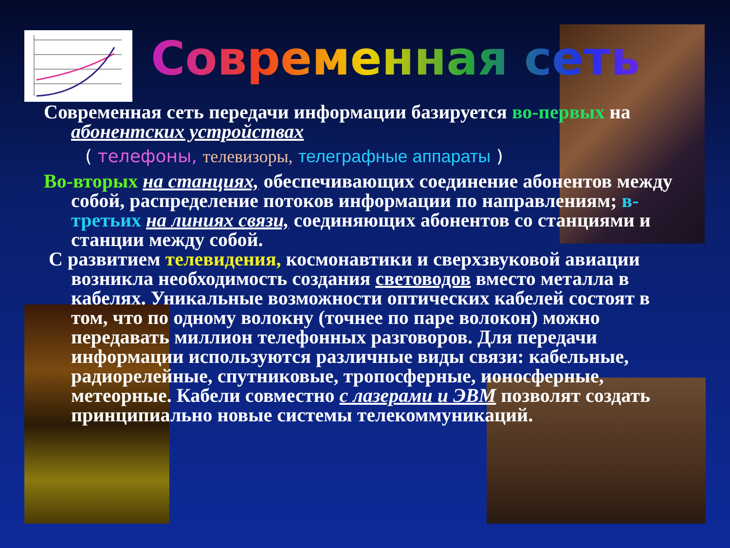Современная сеть
Современная сеть передачи информации базируется во-первых на абонентских устройствах
( телефоны, телевизоры, телеграфные аппараты )
Во-вторых на станциях, обеспечивающих соединение абонентов между собой, распределение потоков информации по направлениям; в-третьих на линиях связи, соединяющих абонентов со станциями и станции между собой.
С развитием телевидения, космонавтики и сверхзвуковой авиации возникла необходимость создания световодов вместо металла в кабелях. Уникальные возможности оптических кабелей состоят в том, что по одному волокну (точнее по паре волокон) можно передавать миллион телефонных разговоров. Для передачи информации используются различные виды связи: кабельные, радиорелейные, спутниковые, тропосферные, ионосферные, метеорные. Кабели совместно с лазерами и ЭВМ позволят создать принципиально новые системы телекоммуникаций.